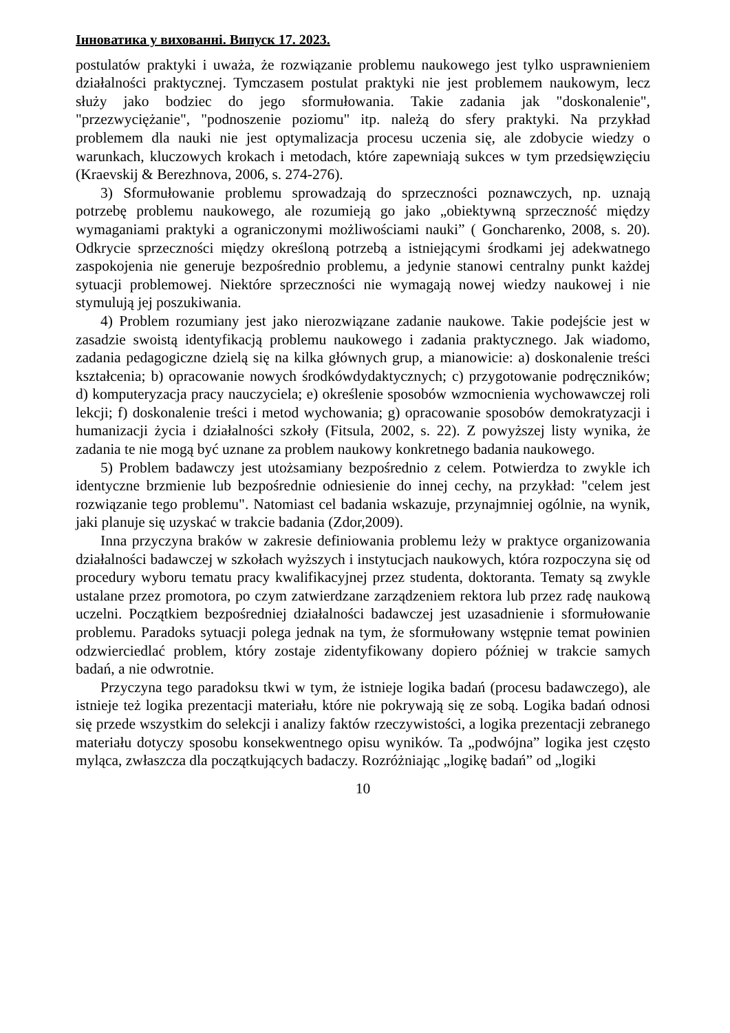Інноватика у вихованні. Випуск 17. 2023.
postulatów praktyki i uważa, że rozwiązanie problemu naukowego jest tylko usprawnieniem działalności praktycznej. Tymczasem postulat praktyki nie jest problemem naukowym, lecz służy jako bodziec do jego sformułowania. Takie zadania jak "doskonalenie", "przezwyciężanie", "podnoszenie poziomu" itp. należą do sfery praktyki. Na przykład problemem dla nauki nie jest optymalizacja procesu uczenia się, ale zdobycie wiedzy o warunkach, kluczowych krokach i metodach, które zapewniają sukces w tym przedsięwzięciu (Kraevskij & Berezhnova, 2006, s. 274-276).
3) Sformułowanie problemu sprowadzają do sprzeczności poznawczych, np. uznają potrzebę problemu naukowego, ale rozumieją go jako „obiektywną sprzeczność między wymaganiami praktyki a ograniczonymi możliwościami nauki” ( Goncharenko, 2008, s. 20). Odkrycie sprzeczności między określoną potrzebą a istniejącymi środkami jej adekwatnego zaspokojenia nie generuje bezpośrednio problemu, a jedynie stanowi centralny punkt każdej sytuacji problemowej. Niektóre sprzeczności nie wymagają nowej wiedzy naukowej i nie stymulują jej poszukiwania.
4) Problem rozumiany jest jako nierozwiązane zadanie naukowe. Takie podejście jest w zasadzie swoistą identyfikacją problemu naukowego i zadania praktycznego. Jak wiadomo, zadania pedagogiczne dzielą się na kilka głównych grup, a mianowicie: a) doskonalenie treści kształcenia; b) opracowanie nowych środkówdydaktycznych; c) przygotowanie podręczników; d) komputeryzacja pracy nauczyciela; e) określenie sposobów wzmocnienia wychowawczej roli lekcji; f) doskonalenie treści i metod wychowania; g) opracowanie sposobów demokratyzacji i humanizacji życia i działalności szkoły (Fitsula, 2002, s. 22). Z powyższej listy wynika, że zadania te nie mogą być uznane za problem naukowy konkretnego badania naukowego.
5) Problem badawczy jest utożsamiany bezpośrednio z celem. Potwierdza to zwykle ich identyczne brzmienie lub bezpośrednie odniesienie do innej cechy, na przykład: "celem jest rozwiązanie tego problemu". Natomiast cel badania wskazuje, przynajmniej ogólnie, na wynik, jaki planuje się uzyskać w trakcie badania (Zdor,2009).
Inna przyczyna braków w zakresie definiowania problemu leży w praktyce organizowania działalności badawczej w szkołach wyższych i instytucjach naukowych, która rozpoczyna się od procedury wyboru tematu pracy kwalifikacyjnej przez studenta, doktoranta. Tematy są zwykle ustalane przez promotora, po czym zatwierdzane zarządzeniem rektora lub przez radę naukową uczelni. Początkiem bezpośredniej działalności badawczej jest uzasadnienie i sformułowanie problemu. Paradoks sytuacji polega jednak na tym, że sformułowany wstępnie temat powinien odzwierciedlać problem, który zostaje zidentyfikowany dopiero później w trakcie samych badań, a nie odwrotnie.
Przyczyna tego paradoksu tkwi w tym, że istnieje logika badań (procesu badawczego), ale istnieje też logika prezentacji materiału, które nie pokrywają się ze sobą. Logika badań odnosi się przede wszystkim do selekcji i analizy faktów rzeczywistości, a logika prezentacji zebranego materiału dotyczy sposobu konsekwentnego opisu wyników. Ta „podwójna” logika jest często myląca, zwłaszcza dla początkujących badaczy. Rozróżniając „logikę badań” od „logiki
10